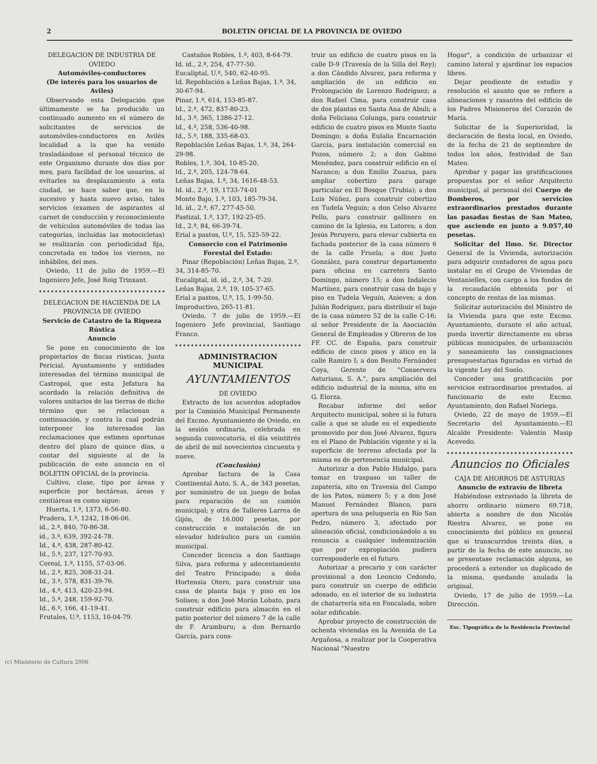2 BOLETIN OFICIAL DE LA PROVINCIA DE OVIEDO
DELEGACION DE INDUSTRIA DE OVIEDO
Automóviles-conductores
(De interés para los usuarios de Aviles)
Observando esta Delegación que últimamente se ha producido un continuado aumento en el número de solicitantes de servicios de automóviles-conductores en Avilés localidad a la que ha venido trasladándose el personal técnico de este Organismo durante dos días por mes, para facilidad de los usuarios, al evitarles su desplazamiento a esta ciudad, se hace saber que, en lo sucesivo y hasta nuevo aviso, tales servicios (examen de aspirantes al carnet de conducción y reconocimiento de vehículos automóviles de todas las categorías, incluídas las motocicletas) se realizarán con periodicidad fija, concretada en todos los viernes, no inhábiles, del mes.
Oviedo, 11 de julio de 1959.—El Ingeniero Jefe, José Roig Trinxant.
DELEGACION DE HACIENDA DE LA PROVINCIA DE OVIEDO
Servicio de Catastro de la Riqueza Rústica
Anuncio
Se pone en conocimiento de los propietarios de fincas rústicas, Junta Pericial, Ayuntamiento y entidades interesadas del término municipal de Castropol, que esta Jefatura ha acordado la relación definitiva de valores unitarios de las tierras de dicho término que se relacionan a continuación, y contra la cual podrán interponer los interesados las reclamaciones que estimen oportunas dentro del plazo de quince días, a contar del siguiente al de la publicación de este anuncio en el BOLETIN OFICIAL de la provincia.
Cultivo, clase, tipo por áreas y superficie por hectáreas, áreas y centiáreas es como sigue:
Huerta, 1.ª, 1373, 6-56-80.
Pradera, 1.ª, 1242, 18-06-06.
íd., 2.ª, 840, 70-86-38.
íd., 3.ª, 639, 392-24-78.
Id., 4.ª, 438, 287-80-42.
Id., 5.ª, 237, 127-70-93.
Cereal, 1.ª, 1155, 57-03-06.
Id., 2.ª, 825, 308-31-24.
Id., 3.ª, 578, 831-39-76.
Id., 4.ª, 413, 420-23-94.
Id., 5.ª, 248, 159-92-70.
Id., 6.ª, 166, 41-19-41.
Frutales, U.ª, 1153, 10-04-79.
Castaños Robles, 1.ª, 403, 8-64-79.
Id. íd., 2.ª, 254, 47-77-50.
Eucaliptal, U.ª, 540, 62-40-95.
Id. Repoblación a Leñas Bajas, 1.ª, 34, 30-67-94.
Pinar, 1.ª, 614, 153-85-87.
Id., 2.ª, 472, 837-80-23.
Id., 3.ª, 365, 1386-27-12.
Id., 4.ª, 258, 536-40-98.
Id., 5.ª, 188, 335-68-03.
Repoblación Leñas Bajas, 1.ª, 34, 264-29-98.
Robles, 1.ª, 304, 10-85-20.
Id., 2.ª, 205, 124-78-64.
Leñas Bajas, 1.ª, 34, 1616-48-53.
Id. íd., 2.ª, 19, 1733-74-01
Monte Bajo, 1.ª, 103, 185-79-34.
Id. íd., 2.ª, 67, 277-45-50.
Pastizal, 1.ª, 137, 192-25-05.
Id., 2.ª, 84, 66-39-74.
Erial a pastos, U.ª, 15, 525-59-22.
Consorcio con el Patrimonio Forestal del Estado:
Pinar (Repoblación) Leñas Bajas, 2.ª, 34, 314-85-70.
Eucaliptal, íd. íd., 2.ª, 34, 7-20.
Leñas Bajas, 2.ª, 19, 105-37-65.
Erial a pastos, U.ª, 15, 1-99-50.
Improductivo, 265-11-81.
Oviedo, 7 de julio de 1959.—El Ingeniero Jefe provincial, Santiago Franco.
ADMINISTRACION MUNICIPAL
AYUNTAMIENTOS
DE OVIEDO
Extracto de los acuerdos adoptados por la Comisión Municipal Permanente del Excmo. Ayuntamiento de Oviedo, en la sesión ordinaria, celebrada en segunda convocatoria, el día veintitrés de abril de mil novecientos cincuenta y nueve.
(Conclusión)
Aprobar factura de la Casa Continental Auto, S. A., de 343 pesetas, por suministro de un juego de bolas para reparación de un camión municipal; y otra de Talleres Larrea de Gijón, de 16.000 pesetas, por construcción e instalación de un elevador hidráulico para un camión municipal.
Conceder licencia a don Santiago Silva, para reforma y adecentamiento del Teatro Principado; a doña Hortensia Otero, para construir una casa de planta baja y piso en los Solises; a don José Morán Lobato, para construir edificio para almacén en el patio posterior del número 7 de la calle de F. Aramburu; a don Bernardo García, para cons-
truir un edificio de cuatro pisos en la calle D-9 (Travesía de la Silla del Rey); a don Cándido Alvarez, para reforma y ampliación de un edificio en Prolongación de Lorenzo Rodríguez; a don Rafael Cima, para construir casa de dos plantas en Santa Ana de Abuli; a doña Feliciana Colunga, para construir edificio de cuatro pisos en Monte Santo Domingo; a doña Eulalia Encarnación García, para instalación comercial en Pozos, número 2; a don Gabino Menéndez, para construir edificio en el Naranco; a don Emilio Zuazua, para ampliar cobertizo para garage particular en El Bosque (Trubia); a don Luis Núñez, para construir cobertizo en Tudela Veguín; a don Celso Alvarez Pello, para construir gallinero en camino de la Iglesia, en Latores; a don Jesús Peruyero, para elevar cubierta en fachada posterior de la casa número 6 de la calle Fruela; a don Justo González, para construr departamento para oficina en carretera Santo Domingo, número 15; a don Indalecio Martínez, para construir casa de bajo y piso en Tudela Veguín, Anieves; a don Julián Rodríguez, para distribuir el bajo de la casa número 52 de la calle C-16; al señor Presidente de la Asociación General de Empleados y Obreros de los FF. CC. de España, para construir edificio de cinco pisos y ático en la calle Ramiro I; a don Benito Fernández Coya, Gerente de "Conservera Asturiana, S. A.", para ampliación del edificio industrial de la misma, sito en G. Elorza.
Recabar informe del señor Arquitecto municipal, sobre si la futura calle a que se alude en el expediente promovido por don José Alvarez, figura en el Plano de Población vigente y si la superficie de terreno afectada por la misma es de pertenencia municipal.
Autorizar a don Pablo Hidalgo, para tomar en traspaso un taller de zapatería, sito en Travesía del Campo de los Patos, número 5; y a don José Manuel Fernández Blanco, para apertura de una peluquería en Río San Pedro, número 3, afectado por alineación oficial, condicionándolo a su renuncia a cualquier indemnización que por expropiación pudiera corresponderle en el futuro.
Autorizar a precario y con carácter provisional a don Leoncio Cedondo, para construir un cuerpo de edificio adosado, en el interior de su industria de chatarrería sita en Foncalada, sobre solar edificable.
Aprobar proyecto de construcción de ochenta viviendas en la Avenida de La Argañosa, a realizar por la Cooperativa Nacional "Nuestro
Hogar", a condición de urbanizar el camino lateral y ajardinar los espacios libres.
Dejar pendiente de estudio y resolución el asunto que se refiere a alineaciones y rasantes del edificio de los Padres Misioneros del Corazón de María.
Solicitar de la Superioridad, la declaración de fiesta local, en Oviedo, de la fecha de 21 de septiembre de todos los años, festividad de San Mateo.
Aprobar y pagar las gratificaciones propuestas por el señor Arquitecto municipal, al personal del Cuerpo de Bomberos, por servicios extraordinarios prestados durante las pasadas fiestas de San Mateo, que asciende en junto a 9.057,40 pesetas.
Solicitar del Ilmo. Sr. Director General de la Vivienda, autorización para adquirir contadores de agua para instalar en el Grupo de Viviendas de Ventanielles, con cargo a los fondos de la recaudación obtenida por el concepto de rentas de las mismas.
Solicitar autorización del Ministro de la Vivienda para que este Excmo. Ayuntamiento, durante el año actual, pueda invertir directamente en obras públicas municipales, de urbanización y saneamiento las consignaciones presupuestarias figuradas en virtud de la vigente Ley del Suelo.
Conceder una gratificación por servicios extraordinarios prestados, al funcionario de este Excmo. Ayuntamiento, don Rafael Noriega.
Oviedo, 22 de mayo de 1959.—El Secretario del Ayuntamiento.—El Alcalde Presidente: Valentín Masip Acevedo.
Anuncios no Oficiales
CAJA DE AHORROS DE ASTURIAS
Anuncio de extravío de libreta
Habiéndose extraviado la libreta de ahorro ordinario número 69.718, abierta a nombre de don Nicolás Riestra Alvarez, se pone en conocimiento del público en general que si transcurridos treinta días, a partir de la fecha de este anuncio, no se presentase reclamación alguna, se procederá a extender un duplicado de la misma, quedando anulada la original.
Oviedo, 17 de julio de 1959.—La Dirección.
Esc. Tipográfica de la Residencia Provincial
(c) Ministerio de Cultura 2006